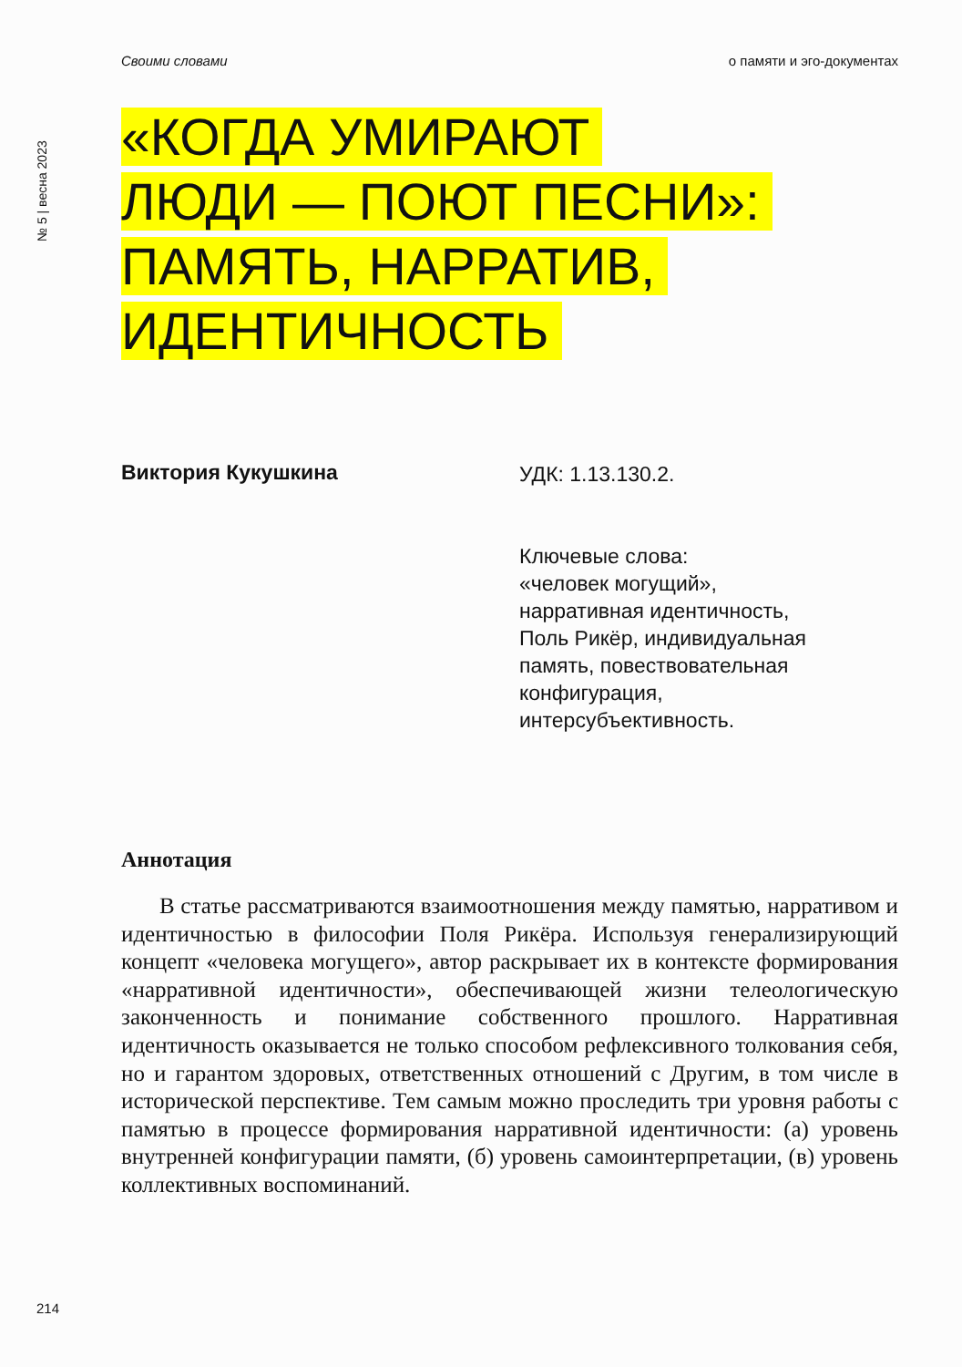Своими словами о памяти и эго-документах
№ 5 | весна 2023
«КОГДА УМИРАЮТ
ЛЮДИ — ПОЮТ ПЕСНИ»:
ПАМЯТЬ, НАРРАТИВ,
ИДЕНТИЧНОСТЬ
Виктория Кукушкина
УДК: 1.13.130.2.
Ключевые слова:
«человек могущий»,
нарративная идентичность,
Поль Рикёр, индивидуальная
память, повествовательная
конфигурация,
интерсубъективность.
Аннотация
В статье рассматриваются взаимоотношения между памятью, нарративом и идентичностью в философии Поля Рикёра. Используя генерализирующий концепт «человека могущего», автор раскрывает их в контексте формирования «нарративной идентичности», обеспечивающей жизни телеологическую законченность и понимание собственного прошлого. Нарративная идентичность оказывается не только способом рефлексивного толкования себя, но и гарантом здоровых, ответственных отношений с Другим, в том числе в исторической перспективе. Тем самым можно проследить три уровня работы с памятью в процессе формирования нарративной идентичности: (а) уровень внутренней конфигурации памяти, (б) уровень самоинтерпретации, (в) уровень коллективных воспоминаний.
214